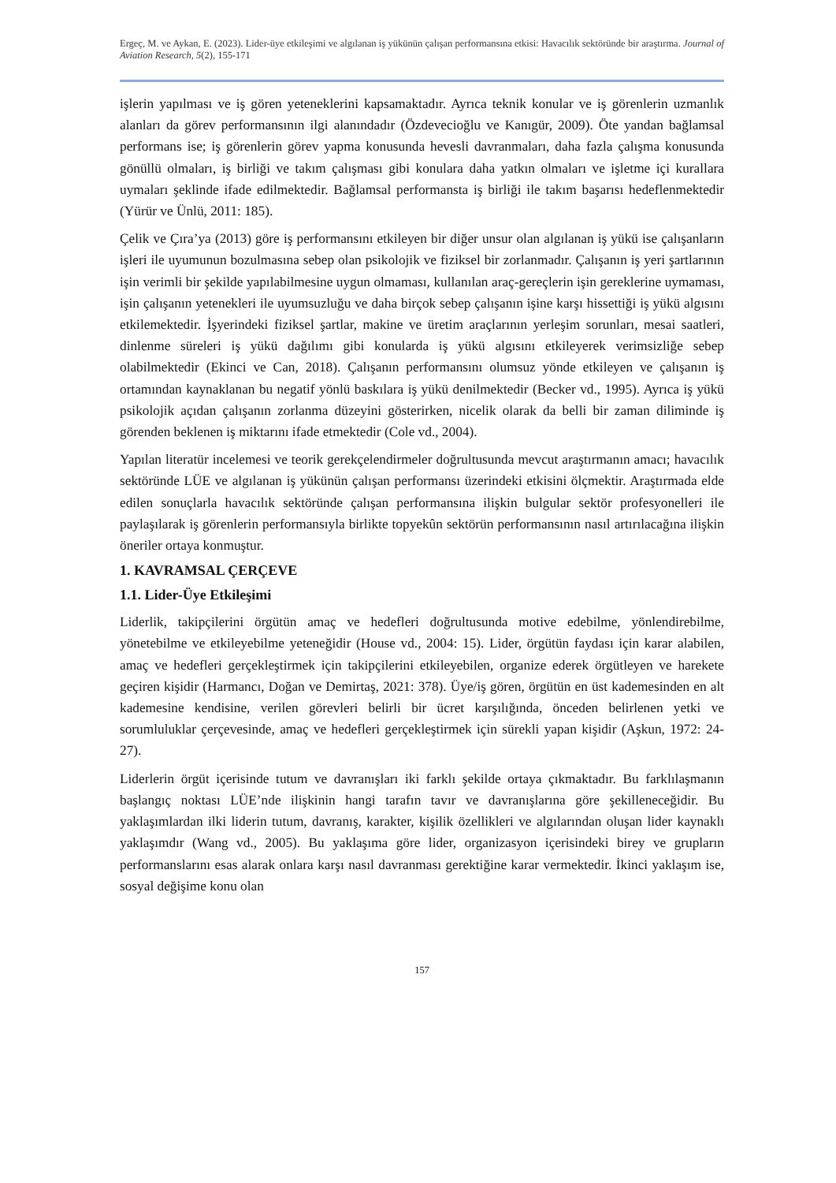Ergeç, M. ve Aykan, E. (2023). Lider-üye etkileşimi ve algılanan iş yükünün çalışan performansına etkisi: Havacılık sektöründe bir araştırma. Journal of Aviation Research, 5(2), 155-171
işlerin yapılması ve iş gören yeteneklerini kapsamaktadır. Ayrıca teknik konular ve iş görenlerin uzmanlık alanları da görev performansının ilgi alanındadır (Özdevecioğlu ve Kanıgür, 2009). Öte yandan bağlamsal performans ise; iş görenlerin görev yapma konusunda hevesli davranmaları, daha fazla çalışma konusunda gönüllü olmaları, iş birliği ve takım çalışması gibi konulara daha yatkın olmaları ve işletme içi kurallara uymaları şeklinde ifade edilmektedir. Bağlamsal performansta iş birliği ile takım başarısı hedeflenmektedir (Yürür ve Ünlü, 2011: 185).
Çelik ve Çıra’ya (2013) göre iş performansını etkileyen bir diğer unsur olan algılanan iş yükü ise çalışanların işleri ile uyumunun bozulmasına sebep olan psikolojik ve fiziksel bir zorlanmadır. Çalışanın iş yeri şartlarının işin verimli bir şekilde yapılabilmesine uygun olmaması, kullanılan araç-gereçlerin işin gereklerine uymaması, işin çalışanın yetenekleri ile uyumsuzluğu ve daha birçok sebep çalışanın işine karşı hissettiği iş yükü algısını etkilemektedir. İşyerindeki fiziksel şartlar, makine ve üretim araçlarının yerleşim sorunları, mesai saatleri, dinlenme süreleri iş yükü dağılımı gibi konularda iş yükü algısını etkileyerek verimsizliğe sebep olabilmektedir (Ekinci ve Can, 2018). Çalışanın performansını olumsuz yönde etkileyen ve çalışanın iş ortamından kaynaklanan bu negatif yönlü baskılara iş yükü denilmektedir (Becker vd., 1995). Ayrıca iş yükü psikolojik açıdan çalışanın zorlanma düzeyini gösterirken, nicelik olarak da belli bir zaman diliminde iş görenden beklenen iş miktarını ifade etmektedir (Cole vd., 2004).
Yapılan literatür incelemesi ve teorik gerekçelendirmeler doğrultusunda mevcut araştırmanın amacı; havacılık sektöründe LÜE ve algılanan iş yükünün çalışan performansı üzerindeki etkisini ölçmektir. Araştırmada elde edilen sonuçlarla havacılık sektöründe çalışan performansına ilişkin bulgular sektör profesyonelleri ile paylaşılarak iş görenlerin performansıyla birlikte topyekûn sektörün performansının nasıl artırılacağına ilişkin öneriler ortaya konmuştur.
1. KAVRAMSAL ÇERÇEVE
1.1. Lider-Üye Etkileşimi
Liderlik, takipçilerini örgütün amaç ve hedefleri doğrultusunda motive edebilme, yönlendirebilme, yönetebilme ve etkileyebilme yeteneğidir (House vd., 2004: 15). Lider, örgütün faydası için karar alabilen, amaç ve hedefleri gerçekleştirmek için takipçilerini etkileyebilen, organize ederek örgütleyen ve harekete geçiren kişidir (Harmancı, Doğan ve Demirtaş, 2021: 378). Üye/iş gören, örgütün en üst kademesinden en alt kademesine kendisine, verilen görevleri belirli bir ücret karşılığında, önceden belirlenen yetki ve sorumluluklar çerçevesinde, amaç ve hedefleri gerçekleştirmek için sürekli yapan kişidir (Aşkun, 1972: 24-27).
Liderlerin örgüt içerisinde tutum ve davranışları iki farklı şekilde ortaya çıkmaktadır. Bu farklılaşmanın başlangıç noktası LÜE’nde ilişkinin hangi tarafın tavır ve davranışlarına göre şekilleneceğidir. Bu yaklaşımlardan ilki liderin tutum, davranış, karakter, kişilik özellikleri ve algılarından oluşan lider kaynaklı yaklaşımdır (Wang vd., 2005). Bu yaklaşıma göre lider, organizasyon içerisindeki birey ve grupların performanslarını esas alarak onlara karşı nasıl davranması gerektiğine karar vermektedir. İkinci yaklaşım ise, sosyal değişime konu olan
157